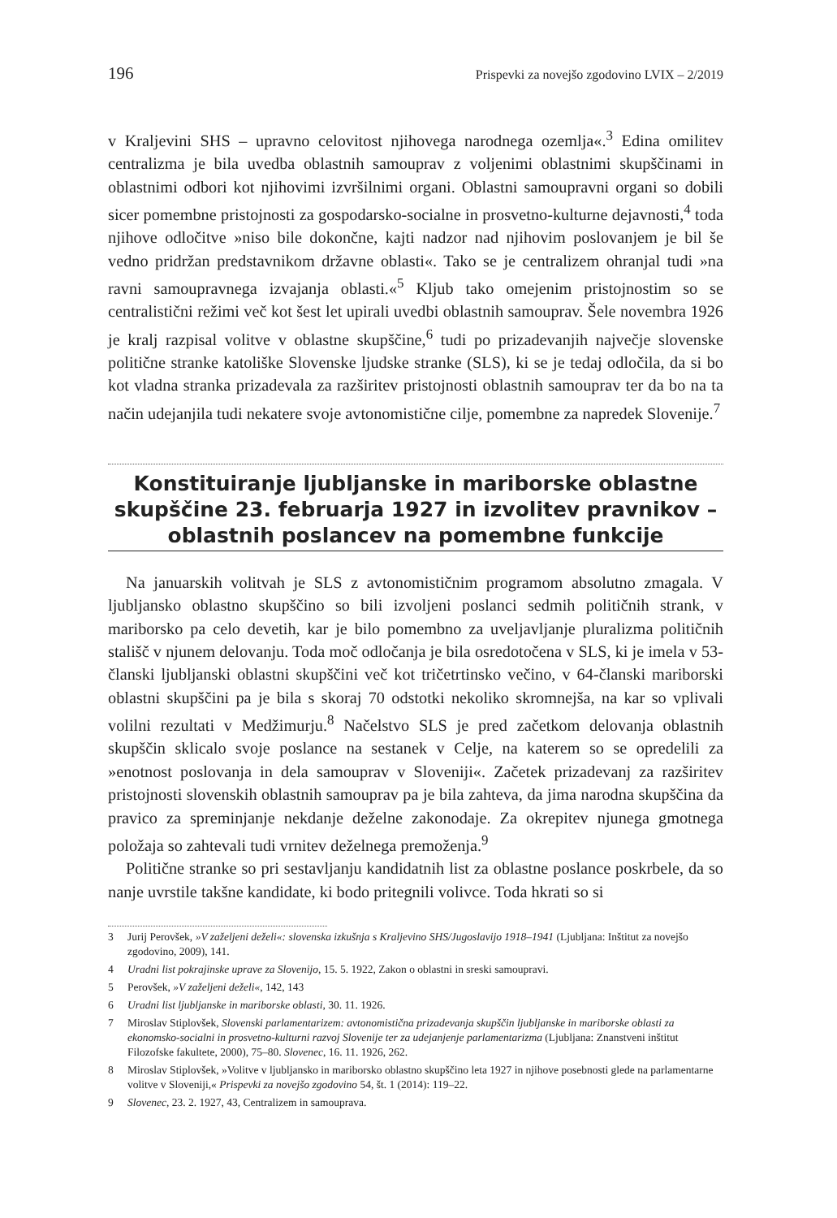196 Prispevki za novejšo zgodovino LVIX – 2/2019
v Kraljevini SHS – upravno celovitost njihovega narodnega ozemlja«.<sup>3</sup> Edina omilitev centralizma je bila uvedba oblastnih samouprav z voljenimi oblastnimi skupščinami in oblastnimi odbori kot njihovimi izvršilnimi organi. Oblastni samoupravni organi so dobili sicer pomembne pristojnosti za gospodarsko-socialne in prosvetno-kulturne dejavnosti,<sup>4</sup> toda njihove odločitve »niso bile dokončne, kajti nadzor nad njihovim poslovanjem je bil še vedno pridržan predstavnikom državne oblasti«. Tako se je centralizem ohranjal tudi »na ravni samoupravnega izvajanja oblasti.«<sup>5</sup> Kljub tako omejenim pristojnostim so se centralistični režimi več kot šest let upirali uvedbi oblastnih samouprav. Šele novembra 1926 je kralj razpisal volitve v oblastne skupščine,<sup>6</sup> tudi po prizadevanjih največje slovenske politične stranke katoliške Slovenske ljudske stranke (SLS), ki se je tedaj odločila, da si bo kot vladna stranka prizadevala za razširitev pristojnosti oblastnih samouprav ter da bo na ta način udejanjila tudi nekatere svoje avtonomistične cilje, pomembne za napredek Slovenije.<sup>7</sup>
Konstituiranje ljubljanske in mariborske oblastne skupščine 23. februarja 1927 in izvolitev pravnikov – oblastnih poslancev na pomembne funkcije
Na januarskih volitvah je SLS z avtonomističnim programom absolutno zmagala. V ljubljansko oblastno skupščino so bili izvoljeni poslanci sedmih političnih strank, v mariborsko pa celo devetih, kar je bilo pomembno za uveljavljanje pluralizma političnih stališč v njunem delovanju. Toda moč odločanja je bila osredotočena v SLS, ki je imela v 53-članski ljubljanski oblastni skupščini več kot tričetrtinsko večino, v 64-članski mariborski oblastni skupščini pa je bila s skoraj 70 odstotki nekoliko skromnejša, na kar so vplivali volilni rezultati v Medžimurju.<sup>8</sup> Načelstvo SLS je pred začetkom delovanja oblastnih skupščin sklicalo svoje poslance na sestanek v Celje, na katerem so se opredelili za »enotnost poslovanja in dela samouprav v Sloveniji«. Začetek prizadevanj za razširitev pristojnosti slovenskih oblastnih samouprav pa je bila zahteva, da jima narodna skupščina da pravico za spreminjanje nekdanje deželne zakonodaje. Za okrepitev njunega gmotnega položaja so zahtevali tudi vrnitev deželnega premoženja.<sup>9</sup>
Politične stranke so pri sestavljanju kandidatnih list za oblastne poslance poskrbele, da so nanje uvrstile takšne kandidate, ki bodo pritegnili volivce. Toda hkrati so si
3 Jurij Perovšek, »V zaželjeni deželi«: slovenska izkušnja s Kraljevino SHS/Jugoslavijo 1918–1941 (Ljubljana: Inštitut za novejšo zgodovino, 2009), 141.
4 Uradni list pokrajinske uprave za Slovenijo, 15. 5. 1922, Zakon o oblastni in sreski samoupravi.
5 Perovšek, »V zaželjeni deželi«, 142, 143
6 Uradni list ljubljanske in mariborske oblasti, 30. 11. 1926.
7 Miroslav Stiplovšek, Slovenski parlamentarizem: avtonomistična prizadevanja skupščin ljubljanske in mariborske oblasti za ekonomsko-socialni in prosvetno-kulturni razvoj Slovenije ter za udejanjenje parlamentarizma (Ljubljana: Znanstveni inštitut Filozofske fakultete, 2000), 75–80. Slovenec, 16. 11. 1926, 262.
8 Miroslav Stiplovšek, »Volitve v ljubljansko in mariborsko oblastno skupščino leta 1927 in njihove posebnosti glede na parlamentarne volitve v Sloveniji,« Prispevki za novejšo zgodovino 54, št. 1 (2014): 119–22.
9 Slovenec, 23. 2. 1927, 43, Centralizem in samouprava.